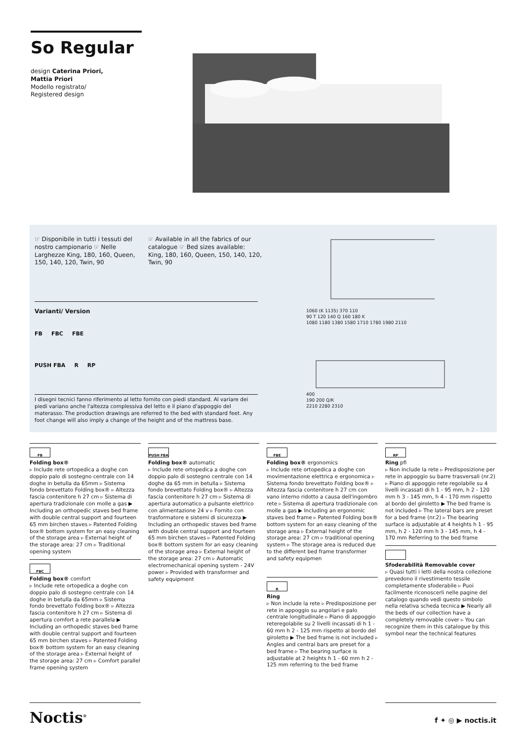So Regular
design Caterina Priori,
Mattia Priori
Modello registrato/
Registered design
☞ Disponibile in tutti i tessuti del nostro campionario ☞ Nelle Larghezze King, 180, 160, Queen, 150, 140, 120, Twin, 90
☞ Available in all the fabrics of our catalogue ☞ Bed sizes available: King, 180, 160, Queen, 150, 140, 120, Twin, 90
Varianti/ Version
FB FBC FBE
PUSH FBA R RP
I disegni tecnici fanno riferimento al letto fornito con piedi standard. Al variare dei piedi variano anche l'altezza complessiva del letto e il piano d'appoggio del materasso. The production drawings are referred to the bed with standard feet. Any foot change will also imply a change of the height and of the mattress base.
1060 (K 1135) 370 110
90 T 120 140 Q 160 180 K
1080 1180 1380 1580 1710 1780 1980 2110
400
190 200 Q/K
2210 2280 2310
FB
Folding box®
▹ Include rete ortopedica a doghe con doppio palo di sostegno centrale con 14 doghe in betulla da 65mm ▹ Sistema fondo brevettato Folding box® ▹ Altezza fascia contenitore h 27 cm ▹ Sistema di apertura tradizionale con molle a gas ▶ Including an orthopedic staves bed frame with double central support and fourteen 65 mm birchen staves ▹ Patented Folding box® bottom system for an easy cleaning of the storage area ▹ External height of the storage area: 27 cm ▹ Traditional opening system
FBC
Folding box® comfort
▹ Include rete ortopedica a doghe con doppio palo di sostegno centrale con 14 doghe in betulla da 65mm ▹ Sistema fondo brevettato Folding box® ▹ Altezza fascia contenitore h 27 cm ▹ Sistema di apertura comfort a rete parallela ▶ Including an orthopedic staves bed frame with double central support and fourteen 65 mm birchen staves ▹ Patented Folding box® bottom system for an easy cleaning of the storage area ▹ External height of the storage area: 27 cm ▹ Comfort parallel frame opening system
PUSH FBA
Folding box® automatic
▹ Include rete ortopedica a doghe con doppio palo di sostegno centrale con 14 doghe da 65 mm in betulla ▹ Sistema fondo brevettato Folding box® ▹ Altezza fascia contenitore h 27 cm ▹ Sistema di apertura automatico a pulsante elettrico con alimentazione 24 v ▹ Fornito con trasformatore e sistemi di sicurezza ▶ Including an orthopedic staves bed frame with double central support and fourteen 65 mm birchen staves ▹ Patented Folding box® bottom system for an easy cleaning of the storage area ▹ External height of the storage area: 27 cm ▹ Automatic electromechanical opening system - 24V power ▹ Provided with transformer and safety equipment
FBE
Folding box® ergonomics
▹ Include rete ortopedica a doghe con movimentazione elettrica e ergonomica ▹ Sistema fondo brevettato Folding box® ▹ Altezza fascia contenitore h 27 cm con vano interno ridotto a causa dell'ingombro rete ▹ Sistema di apertura tradizionale con molle a gas ▶ Including an ergonomic staves bed frame ▹ Patented Folding box® bottom system for an easy cleaning of the storage area ▹ External height of the storage area: 27 cm ▹ traditional opening system ▹ The storage area is reduced due to the different bed frame transformer and safety equipmen
R
Ring
▹ Non include la rete ▹ Predisposizione per rete in appoggio su angolari e palo centrale longitudinale ▹ Piano di appoggio reteregolabile su 2 livelli incassati di h 1 - 60 mm h 2 - 125 mm rispetto al bordo del giroletto ▶ The bed frame is not included ▹ Angles and central bars are preset for a bed frame ▹ The bearing surface is adjustable at 2 heights h 1 - 60 mm h 2 - 125 mm referring to the bed frame
RP
Ring pfi
▹ Non include la rete ▹ Predisposizione per rete in appoggio su barre trasversali (nr.2) ▹ Piano di appoggio rete regolabile su 4 livelli incassati di h 1 - 95 mm, h 2 - 120 mm h 3 - 145 mm, h 4 - 170 mm rispetto al bordo del giroletto ▶ The bed frame is not included ▹ The lateral bars are preset for a bed frame (nr.2) ▹ The bearing surface is adjustable at 4 heights h 1 - 95 mm, h 2 - 120 mm h 3 - 145 mm, h 4 - 170 mm Referring to the bed frame
Sfoderabilità Removable cover
▹ Quasi tutti i letti della nostra collezione prevedono il rivestimento tessile completamente sfoderabile ▹ Puoi facilmente riconoscerli nelle pagine del catalogo quando vedi questo simbolo nella relativa scheda tecnica ▶ Nearly all the beds of our collection have a completely removable cover ▹ You can recognize them in this catalogue by this symbol near the technical features
Noctis<sup>®</sup> f ✦ ◎ ▶ noctis.it